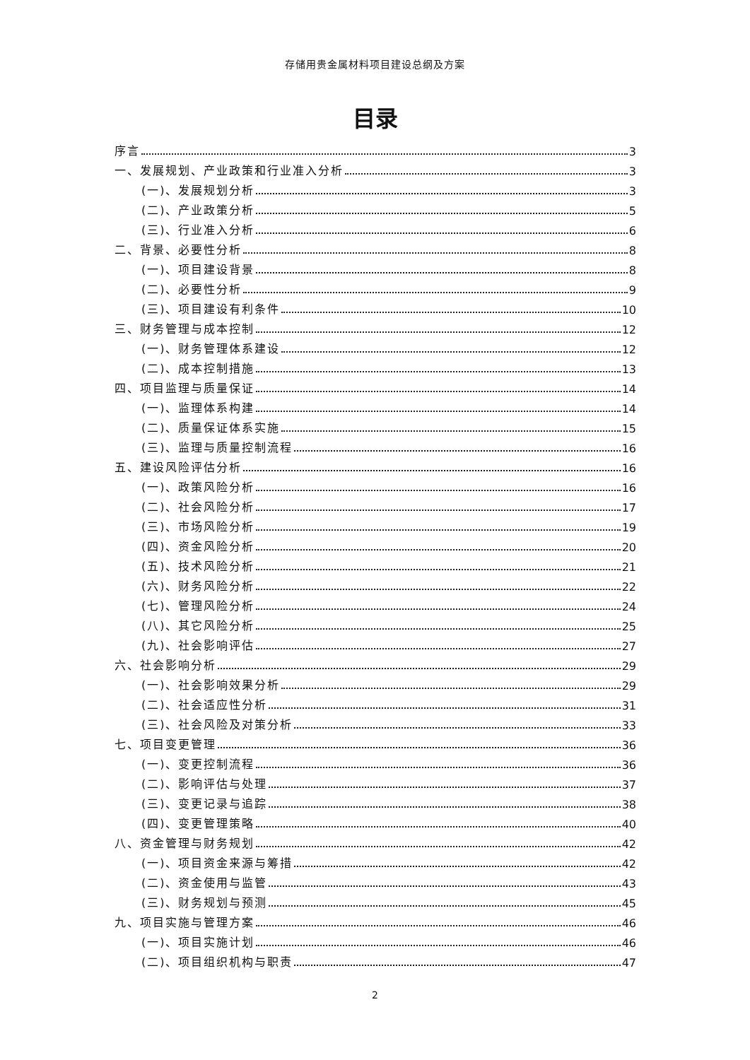存储用贵金属材料项目建设总纲及方案
目录
序言 3
一、发展规划、产业政策和行业准入分析 3
(一)、发展规划分析 3
(二)、产业政策分析 5
(三)、行业准入分析 6
二、背景、必要性分析 8
(一)、项目建设背景 8
(二)、必要性分析 9
(三)、项目建设有利条件 10
三、财务管理与成本控制 12
(一)、财务管理体系建设 12
(二)、成本控制措施 13
四、项目监理与质量保证 14
(一)、监理体系构建 14
(二)、质量保证体系实施 15
(三)、监理与质量控制流程 16
五、建设风险评估分析 16
(一)、政策风险分析 16
(二)、社会风险分析 17
(三)、市场风险分析 19
(四)、资金风险分析 20
(五)、技术风险分析 21
(六)、财务风险分析 22
(七)、管理风险分析 24
(八)、其它风险分析 25
(九)、社会影响评估 27
六、社会影响分析 29
(一)、社会影响效果分析 29
(二)、社会适应性分析 31
(三)、社会风险及对策分析 33
七、项目变更管理 36
(一)、变更控制流程 36
(二)、影响评估与处理 37
(三)、变更记录与追踪 38
(四)、变更管理策略 40
八、资金管理与财务规划 42
(一)、项目资金来源与筹措 42
(二)、资金使用与监管 43
(三)、财务规划与预测 45
九、项目实施与管理方案 46
(一)、项目实施计划 46
(二)、项目组织机构与职责 47
2